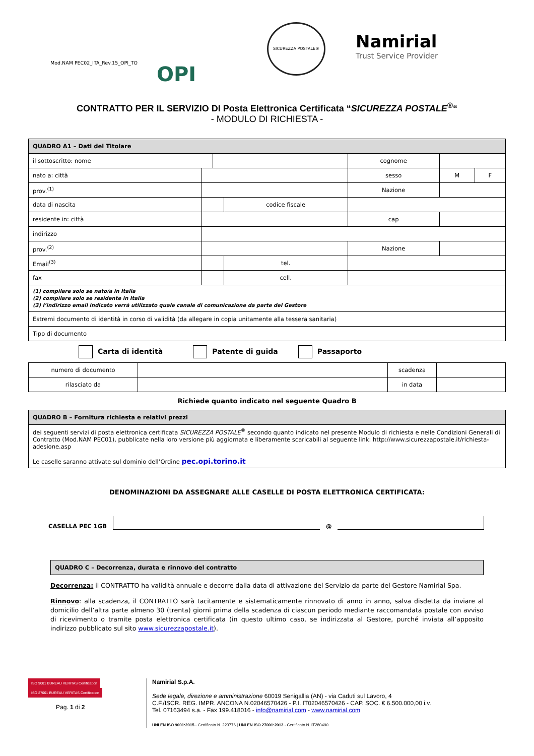Mod.NAM PEC02_ITA_Rev.15_OPI_TO
OPI
SICUREZZA POSTALE®
Namirial
Trust Service Provider
CONTRATTO PER IL SERVIZIO DI Posta Elettronica Certificata “SICUREZZA POSTALE<sup>®</sup>“
- MODULO DI RICHIESTA -
| QUADRO A1 – Dati del Titolare | | | | | | | |
| il sottoscritto: nome | | | | | cognome | | |
| nato a: città | | | | | sesso | M | F |
| prov.<sup>(1)</sup> | | | | | Nazione | | |
| data di nascita | | | codice fiscale | | | | |
| residente in: città | | | | | cap | | |
| indirizzo | | | | | | | |
| prov.<sup>(2)</sup> | | | | | Nazione | | |
| Email<sup>(3)</sup> | | | tel. | | | | |
| fax | | | cell. | | | | |
| (1) compilare solo se nato/a in Italia (2) compilare solo se residente in Italia (3) l’indirizzo email indicato verrà utilizzato quale canale di comunicazione da parte del Gestore | | | | | | | |
| Estremi documento di identità in corso di validità (da allegare in copia unitamente alla tessera sanitaria) | | | | | | | |
| Tipo di documento | | | | | | | |
Carta di identità Patente di guida Passaporto
| numero di documento | | scadenza | |
| rilasciato da | | in data | |
Richiede quanto indicato nel seguente Quadro B
| QUADRO B – Fornitura richiesta e relativi prezzi |
| dei seguenti servizi di posta elettronica certificata SICUREZZA POSTALE<sup>®</sup> secondo quanto indicato nel presente Modulo di richiesta e nelle Condizioni Generali di Contratto (Mod.NAM PEC01), pubblicate nella loro versione più aggiornata e liberamente scaricabili al seguente link: http://www.sicurezzapostale.it/richiesta-adesione.asp Le caselle saranno attivate sul dominio dell’Ordine pec.opi.torino.it |
DENOMINAZIONI DA ASSEGNARE ALLE CASELLE DI POSTA ELETTRONICA CERTIFICATA:
CASELLA PEC 1GB
@
| QUADRO C – Decorrenza, durata e rinnovo del contratto |
Decorrenza: il CONTRATTO ha validità annuale e decorre dalla data di attivazione del Servizio da parte del Gestore Namirial Spa.
Rinnovo: alla scadenza, il CONTRATTO sarà tacitamente e sistematicamente rinnovato di anno in anno, salva disdetta da inviare al domicilio dell’altra parte almeno 30 (trenta) giorni prima della scadenza di ciascun periodo mediante raccomandata postale con avviso di ricevimento o tramite posta elettronica certificata (in questo ultimo caso, se indirizzata al Gestore, purché inviata all’apposito indirizzo pubblicato sul sito www.sicurezzapostale.it).
ISO 9001 BUREAU VERITAS Certification ISO 27001 BUREAU VERITAS Certification
Pag. 1 di 2
Namirial S.p.A.
Sede legale, direzione e amministrazione 60019 Senigallia (AN) - via Caduti sul Lavoro, 4
C.F./ISCR. REG. IMPR. ANCONA N.02046570426 - P.I. IT02046570426 - CAP. SOC. € 6.500.000,00 i.v.
Tel. 07163494 s.a. - Fax 199.418016 - info@namirial.com - www.namirial.com
UNI EN ISO 9001:2015 - Certificato N. 223776 | UNI EN ISO 27001:2013 - Certificato N. IT280490